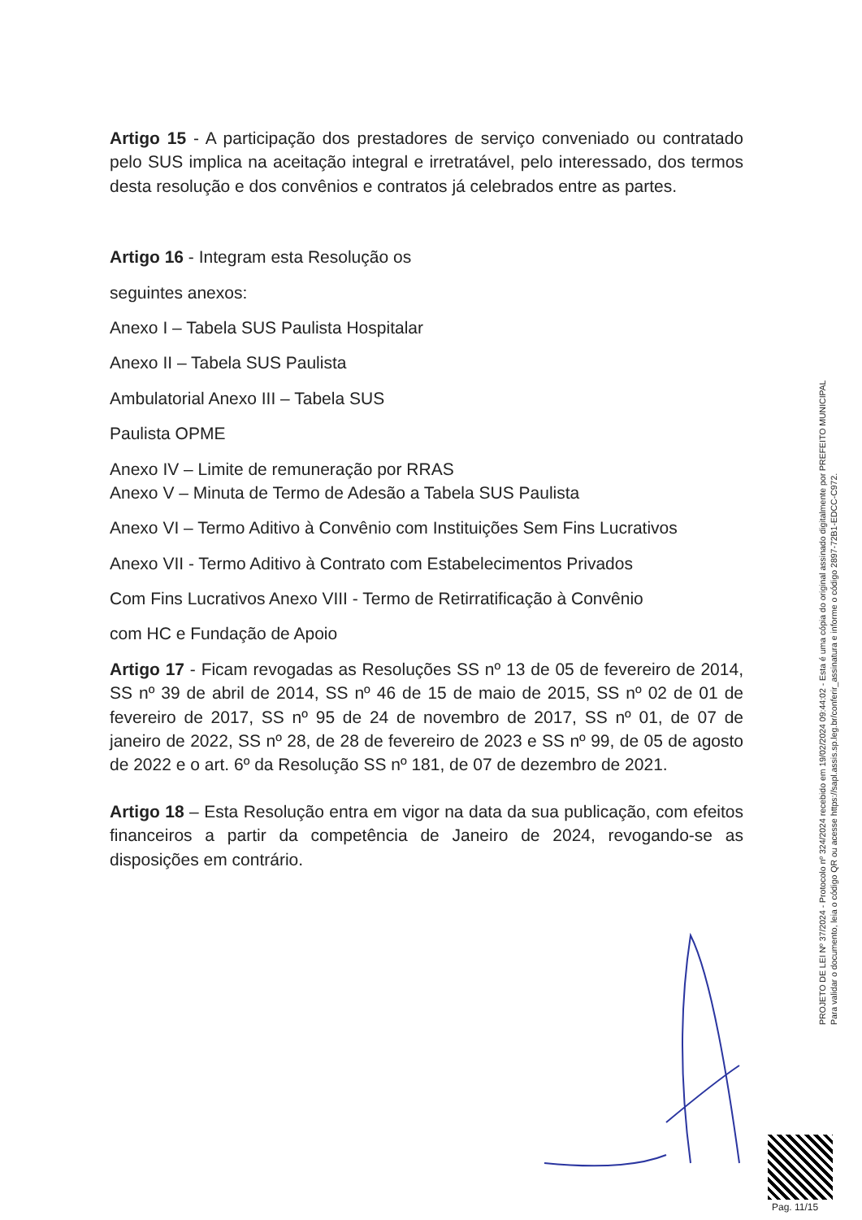Artigo 15 - A participação dos prestadores de serviço conveniado ou contratado pelo SUS implica na aceitação integral e irretratável, pelo interessado, dos termos desta resolução e dos convênios e contratos já celebrados entre as partes.
Artigo 16 - Integram esta Resolução os
seguintes anexos:
Anexo I – Tabela SUS Paulista Hospitalar
Anexo II – Tabela SUS Paulista
Ambulatorial Anexo III – Tabela SUS
Paulista OPME
Anexo IV – Limite de remuneração por RRAS
Anexo V – Minuta de Termo de Adesão a Tabela SUS Paulista
Anexo VI – Termo Aditivo à Convênio com Instituições Sem Fins Lucrativos
Anexo VII - Termo Aditivo à Contrato com Estabelecimentos Privados
Com Fins Lucrativos Anexo VIII - Termo de Retirratificação à Convênio
com HC e Fundação de Apoio
Artigo 17 - Ficam revogadas as Resoluções SS nº 13 de 05 de fevereiro de 2014, SS nº 39 de abril de 2014, SS nº 46 de 15 de maio de 2015, SS nº 02 de 01 de fevereiro de 2017, SS nº 95 de 24 de novembro de 2017, SS nº 01, de 07 de janeiro de 2022, SS nº 28, de 28 de fevereiro de 2023 e SS nº 99, de 05 de agosto de 2022 e o art. 6º da Resolução SS nº 181, de 07 de dezembro de 2021.
Artigo 18 – Esta Resolução entra em vigor na data da sua publicação, com efeitos financeiros a partir da competência de Janeiro de 2024, revogando-se as disposições em contrário.
PROJETO DE LEI Nº 37/2024 - Protocolo nº 324/2024 recebido em 19/02/2024 09:44:02 - Esta é uma cópia do original assinado digitalmente por PREFEITO MUNICIPAL
Para validar o documento, leia o código QR ou acesse https://sapl.assis.sp.leg.br/conferir_assinatura e informe o código 2897-72B1-EDCC-C972.
Pag. 11/15